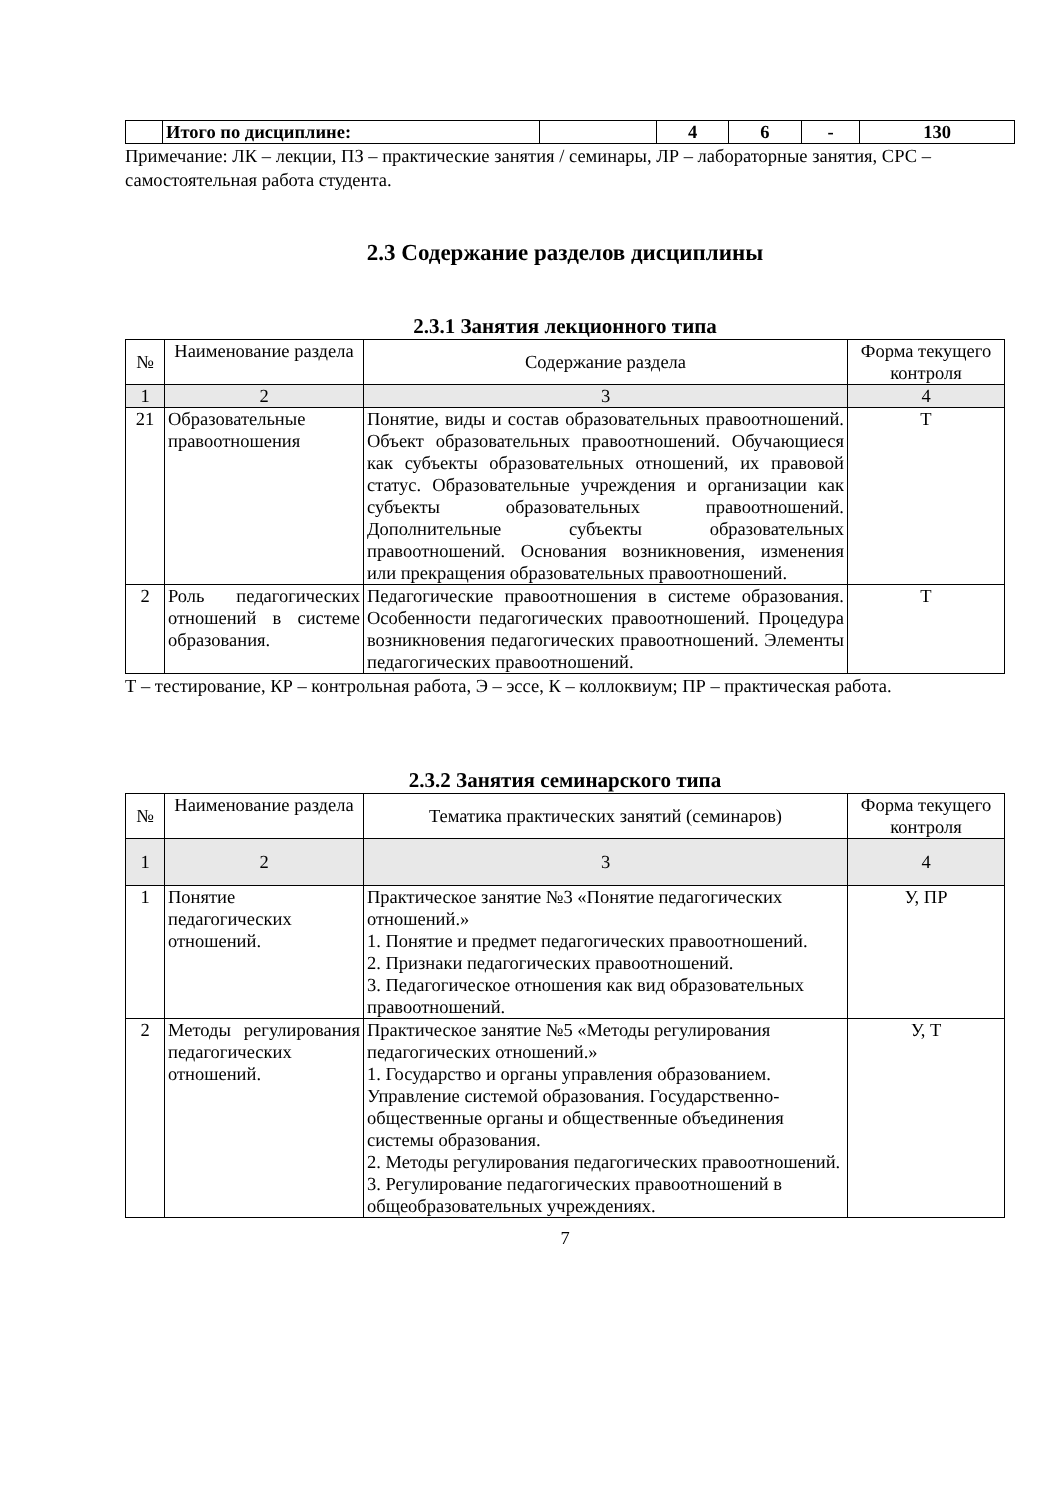| | Итого по дисциплине: | | 4 | 6 | - | 130 |
Примечание: ЛК – лекции, ПЗ – практические занятия / семинары, ЛР – лабораторные занятия, СРС – самостоятельная работа студента.
2.3 Содержание разделов дисциплины
2.3.1 Занятия лекционного типа
| № | Наименование раздела | Содержание раздела | Форма текущего контроля |
| --- | --- | --- | --- |
| 1 | 2 | 3 | 4 |
| 21 | Образовательные правоотношения | Понятие, виды и состав образовательных правоотношений. Объект образовательных правоотношений. Обучающиеся как субъекты образовательных отношений, их правовой статус. Образовательные учреждения и организации как субъекты образовательных правоотношений. Дополнительные субъекты образовательных правоотношений. Основания возникновения, изменения или прекращения образовательных правоотношений. | Т |
| 2 | Роль педагогических отношений в системе образования. | Педагогические правоотношения в системе образования. Особенности педагогических правоотношений. Процедура возникновения педагогических правоотношений. Элементы педагогических правоотношений. | Т |
Т – тестирование, КР – контрольная работа, Э – эссе, К – коллоквиум; ПР – практическая работа.
2.3.2 Занятия семинарского типа
| № | Наименование раздела | Тематика практических занятий (семинаров) | Форма текущего контроля |
| --- | --- | --- | --- |
| 1 | 2 | 3 | 4 |
| 1 | Понятие педагогических отношений. | Практическое занятие №3 «Понятие педагогических отношений.» 1. Понятие и предмет педагогических правоотношений. 2. Признаки педагогических правоотношений. 3. Педагогическое отношения как вид образовательных правоотношений. | У, ПР |
| 2 | Методы регулирования педагогических отношений. | Практическое занятие №5 «Методы регулирования педагогических отношений.» 1. Государство и органы управления образованием. Управление системой образования. Государственно-общественные органы и общественные объединения системы образования. 2. Методы регулирования педагогических правоотношений. 3. Регулирование педагогических правоотношений в общеобразовательных учреждениях. | У, Т |
7